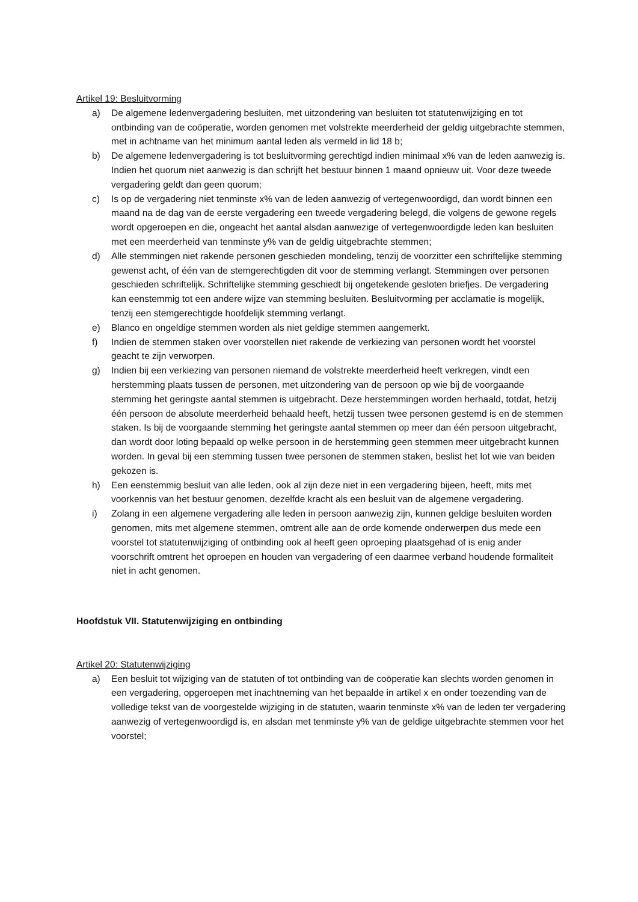Artikel 19: Besluitvorming
a) De algemene ledenvergadering besluiten, met uitzondering van besluiten tot statutenwijziging en tot ontbinding van de coöperatie, worden genomen met volstrekte meerderheid der geldig uitgebrachte stemmen, met in achtname van het minimum aantal leden als vermeld in lid 18 b;
b) De algemene ledenvergadering is tot besluitvorming gerechtigd indien minimaal x% van de leden aanwezig is. Indien het quorum niet aanwezig is dan schrijft het bestuur binnen 1 maand opnieuw uit. Voor deze tweede vergadering geldt dan geen quorum;
c) Is op de vergadering niet tenminste x% van de leden aanwezig of vertegenwoordigd, dan wordt binnen een maand na de dag van de eerste vergadering een tweede vergadering belegd, die volgens de gewone regels wordt opgeroepen en die, ongeacht het aantal alsdan aanwezige of vertegenwoordigde leden kan besluiten met een meerderheid van tenminste y% van de geldig uitgebrachte stemmen;
d) Alle stemmingen niet rakende personen geschieden mondeling, tenzij de voorzitter een schriftelijke stemming gewenst acht, of één van de stemgerechtigden dit voor de stemming verlangt. Stemmingen over personen geschieden schriftelijk. Schriftelijke stemming geschiedt bij ongetekende gesloten briefjes. De vergadering kan eenstemmig tot een andere wijze van stemming besluiten. Besluitvorming per acclamatie is mogelijk, tenzij een stemgerechtigde hoofdelijk stemming verlangt.
e) Blanco en ongeldige stemmen worden als niet geldige stemmen aangemerkt.
f) Indien de stemmen staken over voorstellen niet rakende de verkiezing van personen wordt het voorstel geacht te zijn verworpen.
g) Indien bij een verkiezing van personen niemand de volstrekte meerderheid heeft verkregen, vindt een herstemming plaats tussen de personen, met uitzondering van de persoon op wie bij de voorgaande stemming het geringste aantal stemmen is uitgebracht. Deze herstemmingen worden herhaald, totdat, hetzij één persoon de absolute meerderheid behaald heeft, hetzij tussen twee personen gestemd is en de stemmen staken. Is bij de voorgaande stemming het geringste aantal stemmen op meer dan één persoon uitgebracht, dan wordt door loting bepaald op welke persoon in de herstemming geen stemmen meer uitgebracht kunnen worden. In geval bij een stemming tussen twee personen de stemmen staken, beslist het lot wie van beiden gekozen is.
h) Een eenstemmig besluit van alle leden, ook al zijn deze niet in een vergadering bijeen, heeft, mits met voorkennis van het bestuur genomen, dezelfde kracht als een besluit van de algemene vergadering.
i) Zolang in een algemene vergadering alle leden in persoon aanwezig zijn, kunnen geldige besluiten worden genomen, mits met algemene stemmen, omtrent alle aan de orde komende onderwerpen dus mede een voorstel tot statutenwijziging of ontbinding ook al heeft geen oproeping plaatsgehad of is enig ander voorschrift omtrent het oproepen en houden van vergadering of een daarmee verband houdende formaliteit niet in acht genomen.
Hoofdstuk VII. Statutenwijziging en ontbinding
Artikel 20: Statutenwijziging
a) Een besluit tot wijziging van de statuten of tot ontbinding van de coöperatie kan slechts worden genomen in een vergadering, opgeroepen met inachtneming van het bepaalde in artikel x en onder toezending van de volledige tekst van de voorgestelde wijziging in de statuten, waarin tenminste x% van de leden ter vergadering aanwezig of vertegenwoordigd is, en alsdan met tenminste y% van de geldige uitgebrachte stemmen voor het voorstel;